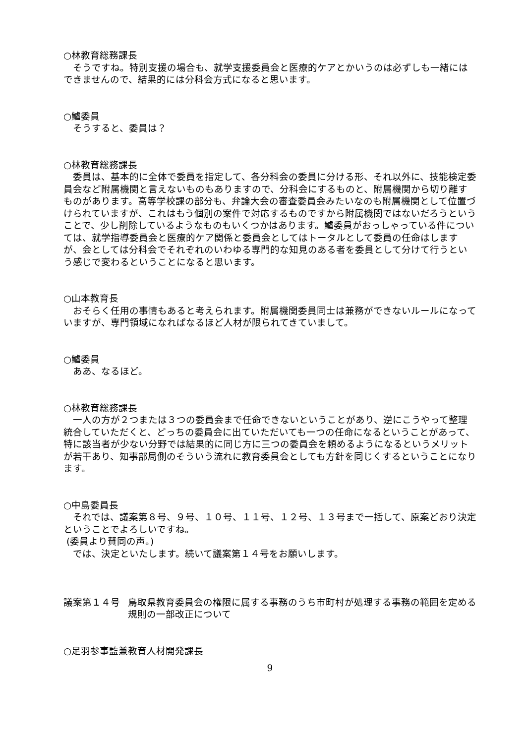○林教育総務課長
そうですね。特別支援の場合も、就学支援委員会と医療的ケアとかいうのは必ずしも一緒にはできませんので、結果的には分科会方式になると思います。
○鱸委員
そうすると、委員は？
○林教育総務課長
委員は、基本的に全体で委員を指定して、各分科会の委員に分ける形、それ以外に、技能検定委員会など附属機関と言えないものもありますので、分科会にするものと、附属機関から切り離すものがあります。高等学校課の部分も、弁論大会の審査委員会みたいなのも附属機関として位置づけられていますが、これはもう個別の案件で対応するものですから附属機関ではないだろうということで、少し削除しているようなものもいくつかはあります。鱸委員がおっしゃっている件については、就学指導委員会と医療的ケア関係と委員会としてはトータルとして委員の任命はしますが、会としては分科会でそれぞれのいわゆる専門的な知見のある者を委員として分けて行うという感じで変わるということになると思います。
○山本教育長
おそらく任用の事情もあると考えられます。附属機関委員同士は兼務ができないルールになっていますが、専門領域になればなるほど人材が限られてきていまして。
○鱸委員
ああ、なるほど。
○林教育総務課長
一人の方が２つまたは３つの委員会まで任命できないということがあり、逆にこうやって整理統合していただくと、どっちの委員会に出ていただいても一つの任命になるということがあって、特に該当者が少ない分野では結果的に同じ方に三つの委員会を頼めるようになるというメリットが若干あり、知事部局側のそういう流れに教育委員会としても方針を同じくするということになります。
○中島委員長
それでは、議案第８号、９号、１０号、１１号、１２号、１３号まで一括して、原案どおり決定ということでよろしいですね。
(委員より賛同の声。)
では、決定といたします。続いて議案第１４号をお願いします。
議案第１４号 鳥取県教育委員会の権限に属する事務のうち市町村が処理する事務の範囲を定める規則の一部改正について
○足羽参事監兼教育人材開発課長
9